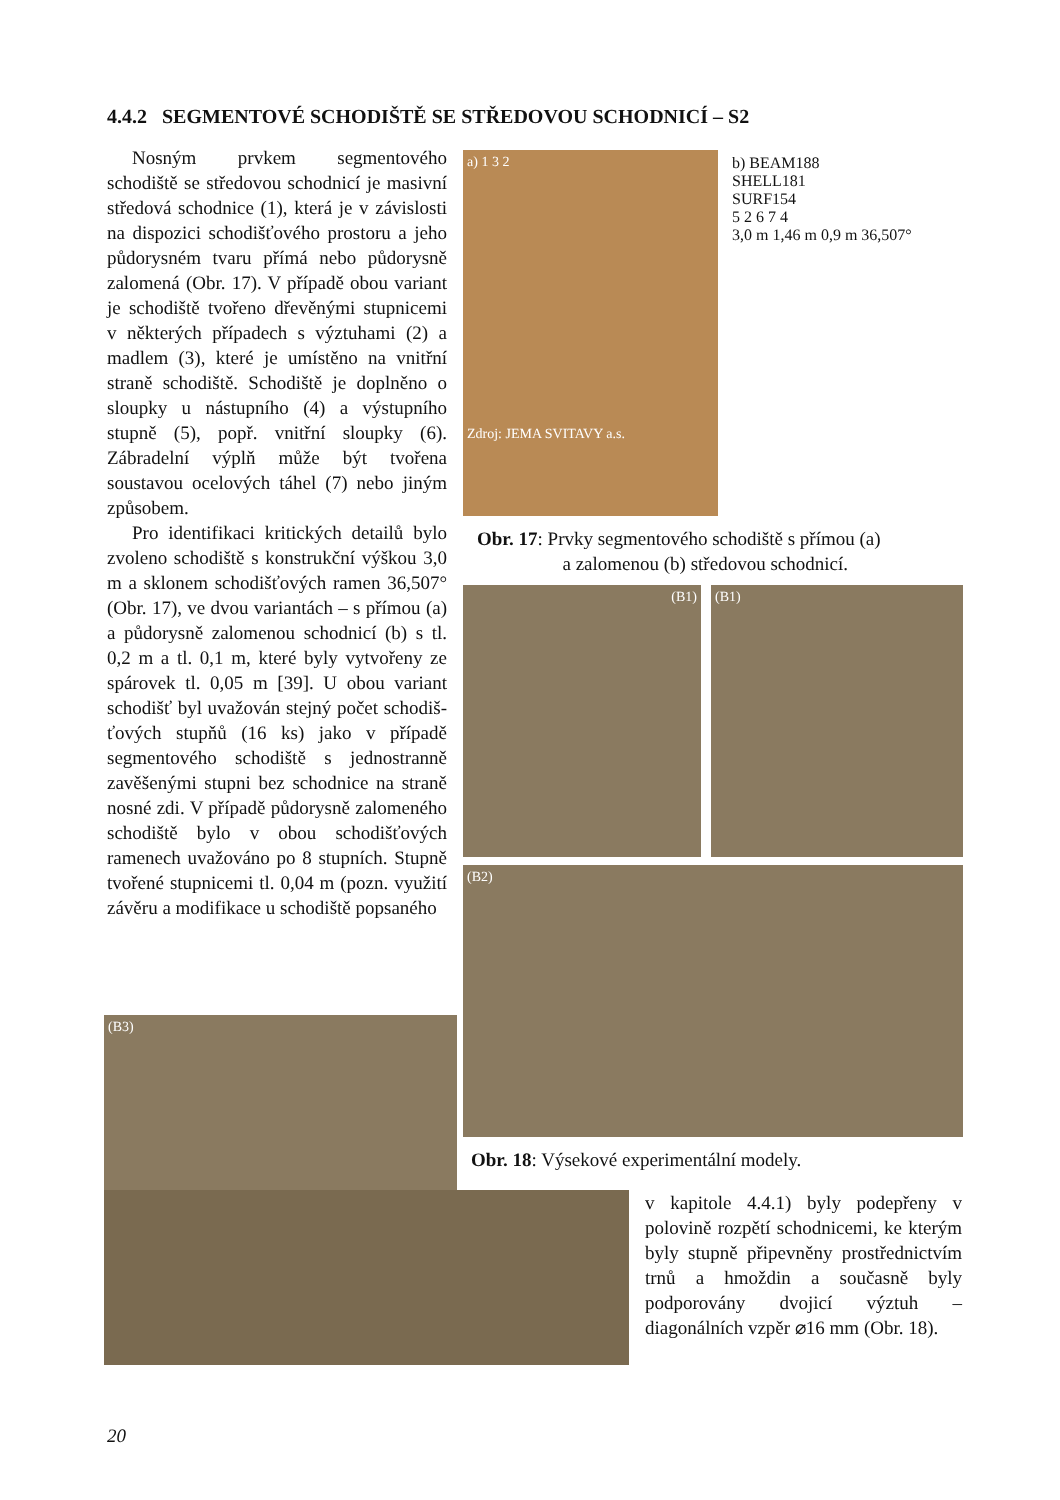4.4.2 SEGMENTOVÉ SCHODIŠTĚ SE STŘEDOVOU SCHODNICÍ – S2
Nosným prvkem segmentového schodiště se středovou schodnicí je masivní středová schodnice (1), která je v závislosti na dispozici schodišťového prostoru a jeho půdorysném tvaru přímá nebo půdorysně zalomená (Obr. 17). V případě obou variant je schodiště tvořeno dřevěnými stupnicemi v některých případech s výztuhami (2) a madlem (3), které je umístěno na vnitřní straně schodiště. Schodiště je doplněno o sloupky u nástupního (4) a výstupního stupně (5), popř. vnitřní sloupky (6). Zábradelní výplň může být tvořena soustavou ocelových táhel (7) nebo jiným způsobem.
Pro identifikaci kritických detailů bylo zvoleno schodiště s konstrukční výškou 3,0 m a sklonem schodišťových ramen 36,507° (Obr. 17), ve dvou variantách – s přímou (a) a půdorysně zalomenou schodnicí (b) s tl. 0,2 m a tl. 0,1 m, které byly vytvořeny ze spárovek tl. 0,05 m [39]. U obou variant schodišť byl uvažován stejný počet schodiš­ťových stupňů (16 ks) jako v případě segmentového schodiště s jednostranně zavěšenými stupni bez schodnice na straně nosné zdi. V případě půdorysně zalomeného schodiště bylo v obou schodišťových ramenech uvažováno po 8 stupních. Stupně tvořené stupnicemi tl. 0,04 m (pozn. využití závěru a modifikace u schodiště popsaného
a) 1 3 2
Zdroj: JEMA SVITAVY a.s.
b) BEAM188
SHELL181
SURF154
5 2 6 7 4
3,0 m 1,46 m 0,9 m 36,507°
Obr. 17: Prvky segmentového schodiště s přímou (a)
a zalomenou (b) středovou schodnicí.
(B1) (B1)
(B2)
Obr. 18: Výsekové experimentální modely.
(B3)
v kapitole 4.4.1) byly podepřeny v polovině rozpětí schodnicemi, ke kterým byly stupně připevněny prostřednictvím trnů a hmoždin a současně byly podporovány dvojicí výztuh – diagonálních vzpěr ⌀16 mm (Obr. 18).
20